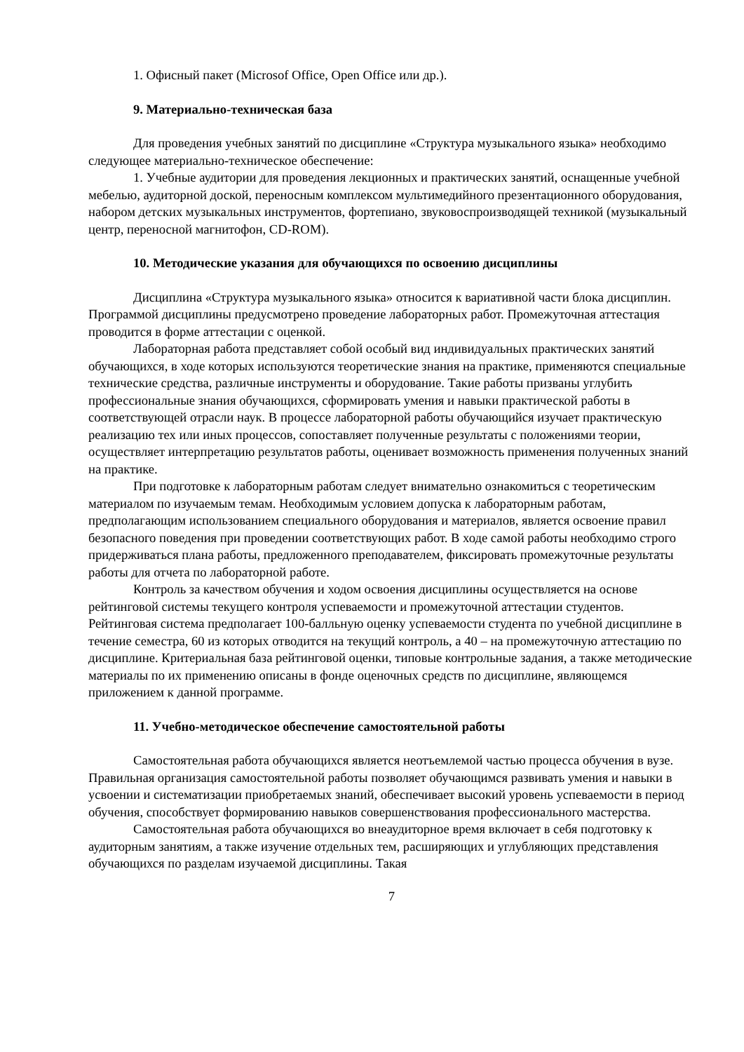1. Офисный пакет (Microsof Office, Open Office или др.).
9. Материально-техническая база
Для проведения учебных занятий по дисциплине «Структура музыкального языка» необходимо следующее материально-техническое обеспечение:
1. Учебные аудитории для проведения лекционных и практических занятий, оснащенные учебной мебелью, аудиторной доской, переносным комплексом мультимедийного презентационного оборудования, набором детских музыкальных инструментов, фортепиано, звуковоспроизводящей техникой (музыкальный центр, переносной магнитофон, CD-ROM).
10. Методические указания для обучающихся по освоению дисциплины
Дисциплина «Структура музыкального языка» относится к вариативной части блока дисциплин. Программой дисциплины предусмотрено проведение лабораторных работ. Промежуточная аттестация проводится в форме аттестации с оценкой.
Лабораторная работа представляет собой особый вид индивидуальных практических занятий обучающихся, в ходе которых используются теоретические знания на практике, применяются специальные технические средства, различные инструменты и оборудование. Такие работы призваны углубить профессиональные знания обучающихся, сформировать умения и навыки практической работы в соответствующей отрасли наук. В процессе лабораторной работы обучающийся изучает практическую реализацию тех или иных процессов, сопоставляет полученные результаты с положениями теории, осуществляет интерпретацию результатов работы, оценивает возможность применения полученных знаний на практике.
При подготовке к лабораторным работам следует внимательно ознакомиться с теоретическим материалом по изучаемым темам. Необходимым условием допуска к лабораторным работам, предполагающим использованием специального оборудования и материалов, является освоение правил безопасного поведения при проведении соответствующих работ. В ходе самой работы необходимо строго придерживаться плана работы, предложенного преподавателем, фиксировать промежуточные результаты работы для отчета по лабораторной работе.
Контроль за качеством обучения и ходом освоения дисциплины осуществляется на основе рейтинговой системы текущего контроля успеваемости и промежуточной аттестации студентов. Рейтинговая система предполагает 100-балльную оценку успеваемости студента по учебной дисциплине в течение семестра, 60 из которых отводится на текущий контроль, а 40 – на промежуточную аттестацию по дисциплине. Критериальная база рейтинговой оценки, типовые контрольные задания, а также методические материалы по их применению описаны в фонде оценочных средств по дисциплине, являющемся приложением к данной программе.
11. Учебно-методическое обеспечение самостоятельной работы
Самостоятельная работа обучающихся является неотъемлемой частью процесса обучения в вузе. Правильная организация самостоятельной работы позволяет обучающимся развивать умения и навыки в усвоении и систематизации приобретаемых знаний, обеспечивает высокий уровень успеваемости в период обучения, способствует формированию навыков совершенствования профессионального мастерства.
Самостоятельная работа обучающихся во внеаудиторное время включает в себя подготовку к аудиторным занятиям, а также изучение отдельных тем, расширяющих и углубляющих представления обучающихся по разделам изучаемой дисциплины. Такая
7